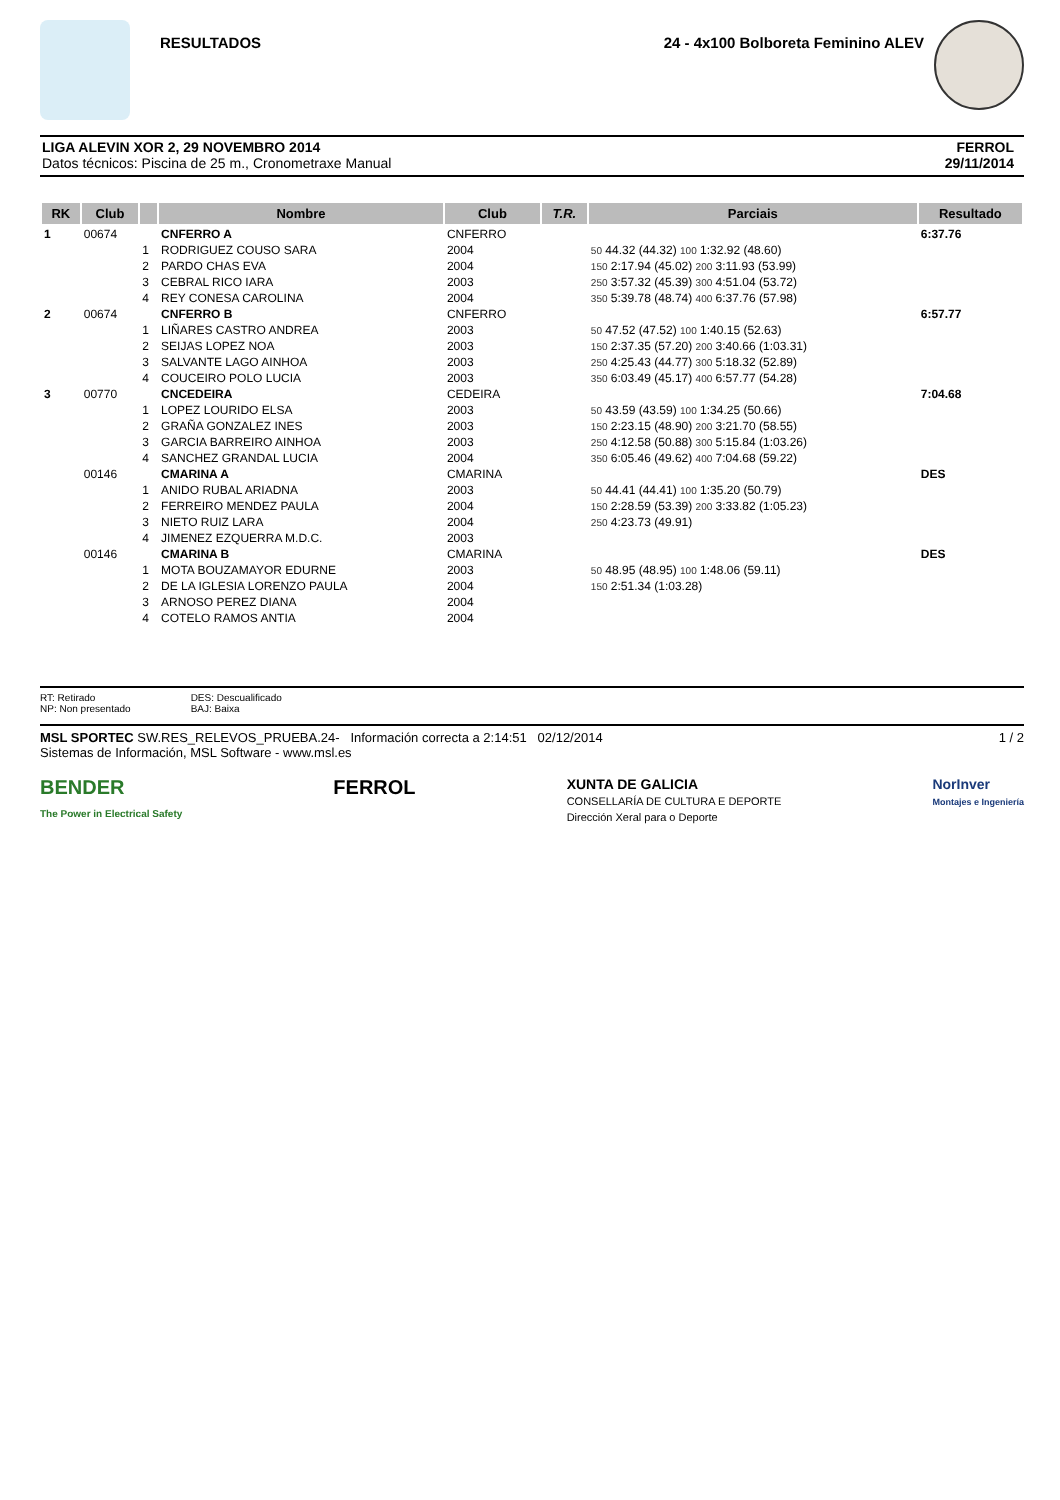RESULTADOS 24 - 4x100 Bolboreta Feminino ALEV
LIGA ALEVIN XOR 2, 29 NOVEMBRO 2014
Datos técnicos: Piscina de 25 m., Cronometraxe Manual
FERROL
29/11/2014
| RK | Club | | Nombre | Club | T.R. | Parciais | Resultado |
| --- | --- | --- | --- | --- | --- | --- | --- |
| 1 | 00674 | | CNFERRO A | CNFERRO | | | 6:37.76 |
| | | 1 | RODRIGUEZ COUSO SARA | 2004 | | 50 44.32 (44.32) 100 1:32.92 (48.60) | |
| | | 2 | PARDO CHAS EVA | 2004 | | 150 2:17.94 (45.02) 200 3:11.93 (53.99) | |
| | | 3 | CEBRAL RICO IARA | 2003 | | 250 3:57.32 (45.39) 300 4:51.04 (53.72) | |
| | | 4 | REY CONESA CAROLINA | 2004 | | 350 5:39.78 (48.74) 400 6:37.76 (57.98) | |
| 2 | 00674 | | CNFERRO B | CNFERRO | | | 6:57.77 |
| | | 1 | LIÑARES CASTRO ANDREA | 2003 | | 50 47.52 (47.52) 100 1:40.15 (52.63) | |
| | | 2 | SEIJAS LOPEZ NOA | 2003 | | 150 2:37.35 (57.20) 200 3:40.66 (1:03.31) | |
| | | 3 | SALVANTE LAGO AINHOA | 2003 | | 250 4:25.43 (44.77) 300 5:18.32 (52.89) | |
| | | 4 | COUCEIRO POLO LUCIA | 2003 | | 350 6:03.49 (45.17) 400 6:57.77 (54.28) | |
| 3 | 00770 | | CNCEDEIRA | CEDEIRA | | | 7:04.68 |
| | | 1 | LOPEZ LOURIDO ELSA | 2003 | | 50 43.59 (43.59) 100 1:34.25 (50.66) | |
| | | 2 | GRAÑA GONZALEZ INES | 2003 | | 150 2:23.15 (48.90) 200 3:21.70 (58.55) | |
| | | 3 | GARCIA BARREIRO AINHOA | 2003 | | 250 4:12.58 (50.88) 300 5:15.84 (1:03.26) | |
| | | 4 | SANCHEZ GRANDAL LUCIA | 2004 | | 350 6:05.46 (49.62) 400 7:04.68 (59.22) | |
| | 00146 | | CMARINA A | CMARINA | | | DES |
| | | 1 | ANIDO RUBAL ARIADNA | 2003 | | 50 44.41 (44.41) 100 1:35.20 (50.79) | |
| | | 2 | FERREIRO MENDEZ PAULA | 2004 | | 150 2:28.59 (53.39) 200 3:33.82 (1:05.23) | |
| | | 3 | NIETO RUIZ LARA | 2004 | | 250 4:23.73 (49.91) | |
| | | 4 | JIMENEZ EZQUERRA M.D.C. | 2003 | | | |
| | 00146 | | CMARINA B | CMARINA | | | DES |
| | | 1 | MOTA BOUZAMAYOR EDURNE | 2003 | | 50 48.95 (48.95) 100 1:48.06 (59.11) | |
| | | 2 | DE LA IGLESIA LORENZO PAULA | 2004 | | 150 2:51.34 (1:03.28) | |
| | | 3 | ARNOSO PEREZ DIANA | 2004 | | | |
| | | 4 | COTELO RAMOS ANTIA | 2004 | | | |
RT: Retirado
NP: Non presentado
DES: Descualificado
BAJ: Baixa
MSL SPORTEC SW.RES_RELEVOS_PRUEBA.24- Información correcta a 2:14:51 02/12/2014
Sistemas de Información, MSL Software - www.msl.es
1 / 2
BENDER
The Power in Electrical Safety
FERROL
XUNTA DE GALICIA
CONSELLARÍA DE CULTURA E DEPORTE
Dirección Xeral para o Deporte
NorInver
Montajes e Ingeniería